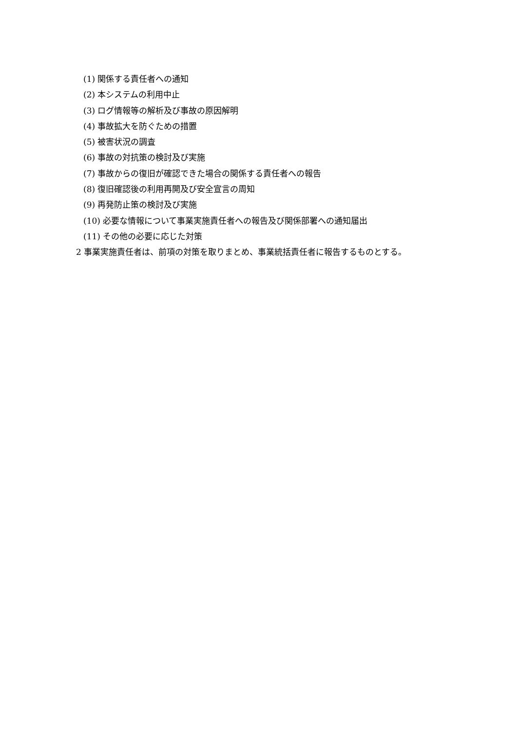(1) 関係する責任者への通知
(2) 本システムの利用中止
(3) ログ情報等の解析及び事故の原因解明
(4) 事故拡大を防ぐための措置
(5) 被害状況の調査
(6) 事故の対抗策の検討及び実施
(7) 事故からの復旧が確認できた場合の関係する責任者への報告
(8) 復旧確認後の利用再開及び安全宣言の周知
(9) 再発防止策の検討及び実施
(10) 必要な情報について事業実施責任者への報告及び関係部署への通知届出
(11) その他の必要に応じた対策
2 事業実施責任者は、前項の対策を取りまとめ、事業統括責任者に報告するものとする。